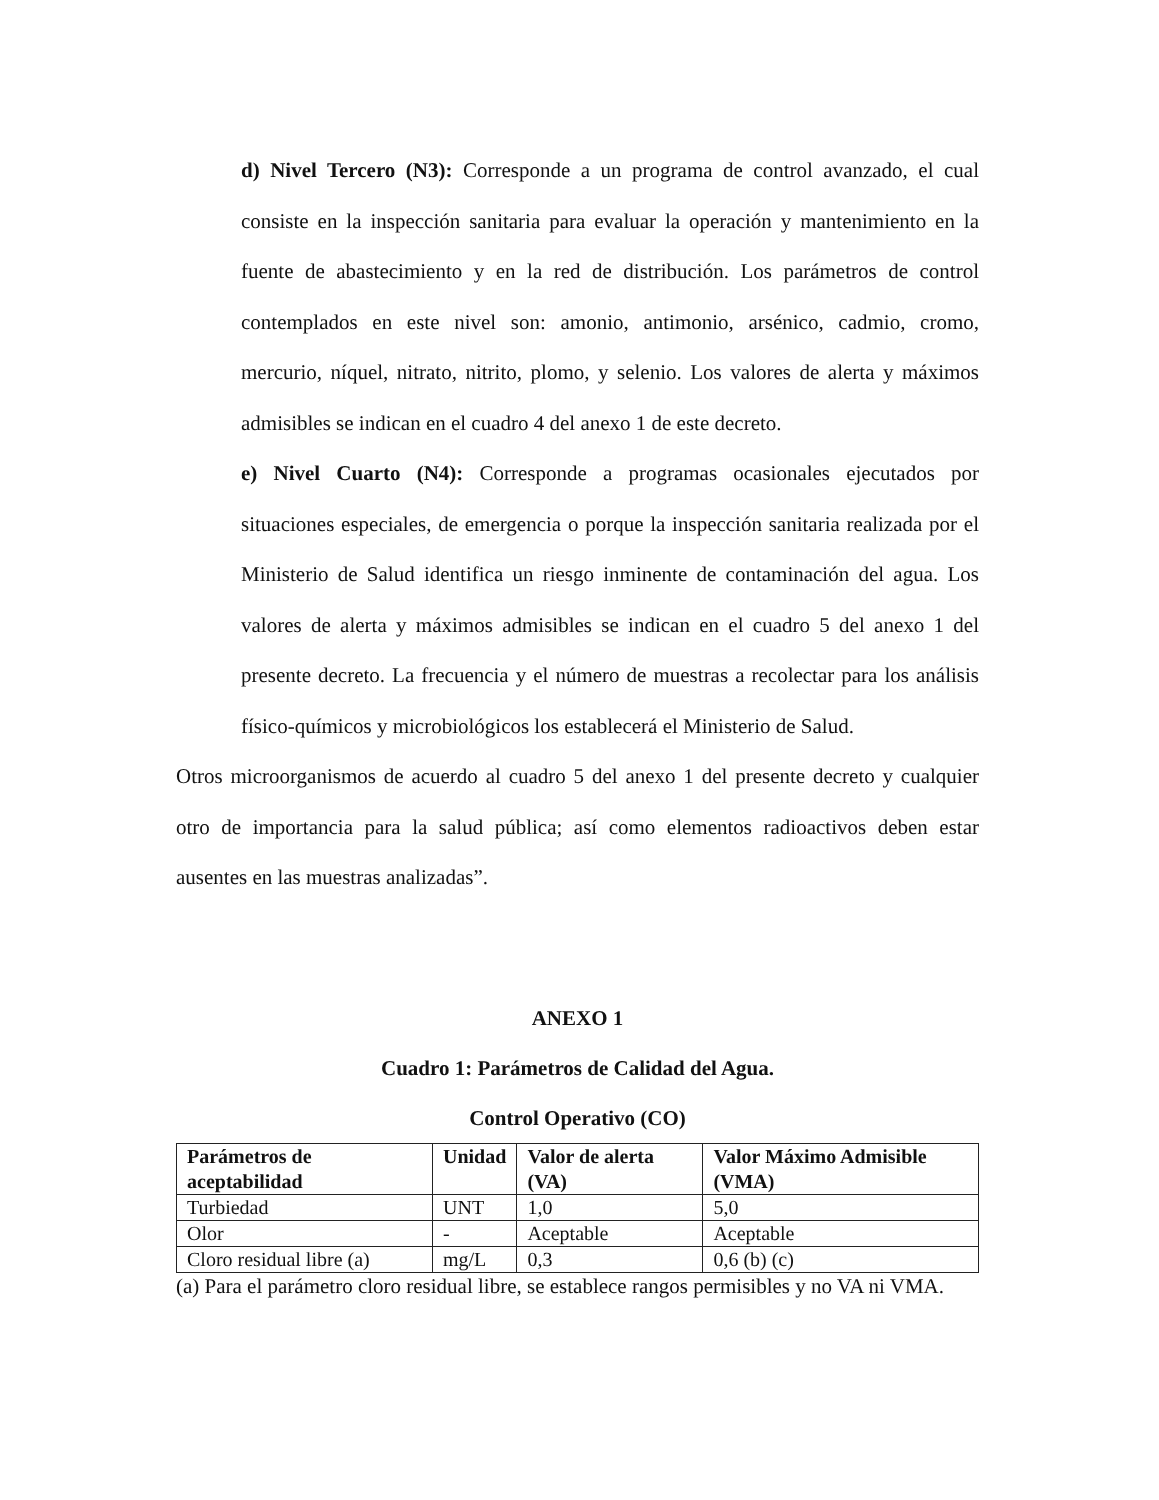d) Nivel Tercero (N3): Corresponde a un programa de control avanzado, el cual consiste en la inspección sanitaria para evaluar la operación y mantenimiento en la fuente de abastecimiento y en la red de distribución. Los parámetros de control contemplados en este nivel son: amonio, antimonio, arsénico, cadmio, cromo, mercurio, níquel, nitrato, nitrito, plomo, y selenio. Los valores de alerta y máximos admisibles se indican en el cuadro 4 del anexo 1 de este decreto.
e) Nivel Cuarto (N4): Corresponde a programas ocasionales ejecutados por situaciones especiales, de emergencia o porque la inspección sanitaria realizada por el Ministerio de Salud identifica un riesgo inminente de contaminación del agua. Los valores de alerta y máximos admisibles se indican en el cuadro 5 del anexo 1 del presente decreto. La frecuencia y el número de muestras a recolectar para los análisis físico-químicos y microbiológicos los establecerá el Ministerio de Salud.
Otros microorganismos de acuerdo al cuadro 5 del anexo 1 del presente decreto y cualquier otro de importancia para la salud pública; así como elementos radioactivos deben estar ausentes en las muestras analizadas”.
ANEXO 1
Cuadro 1: Parámetros de Calidad del Agua.
Control Operativo (CO)
| Parámetros de aceptabilidad | Unidad | Valor de alerta (VA) | Valor Máximo Admisible (VMA) |
| --- | --- | --- | --- |
| Turbiedad | UNT | 1,0 | 5,0 |
| Olor | - | Aceptable | Aceptable |
| Cloro residual libre (a) | mg/L | 0,3 | 0,6 (b) (c) |
(a) Para el parámetro cloro residual libre, se establece rangos permisibles y no VA ni VMA.